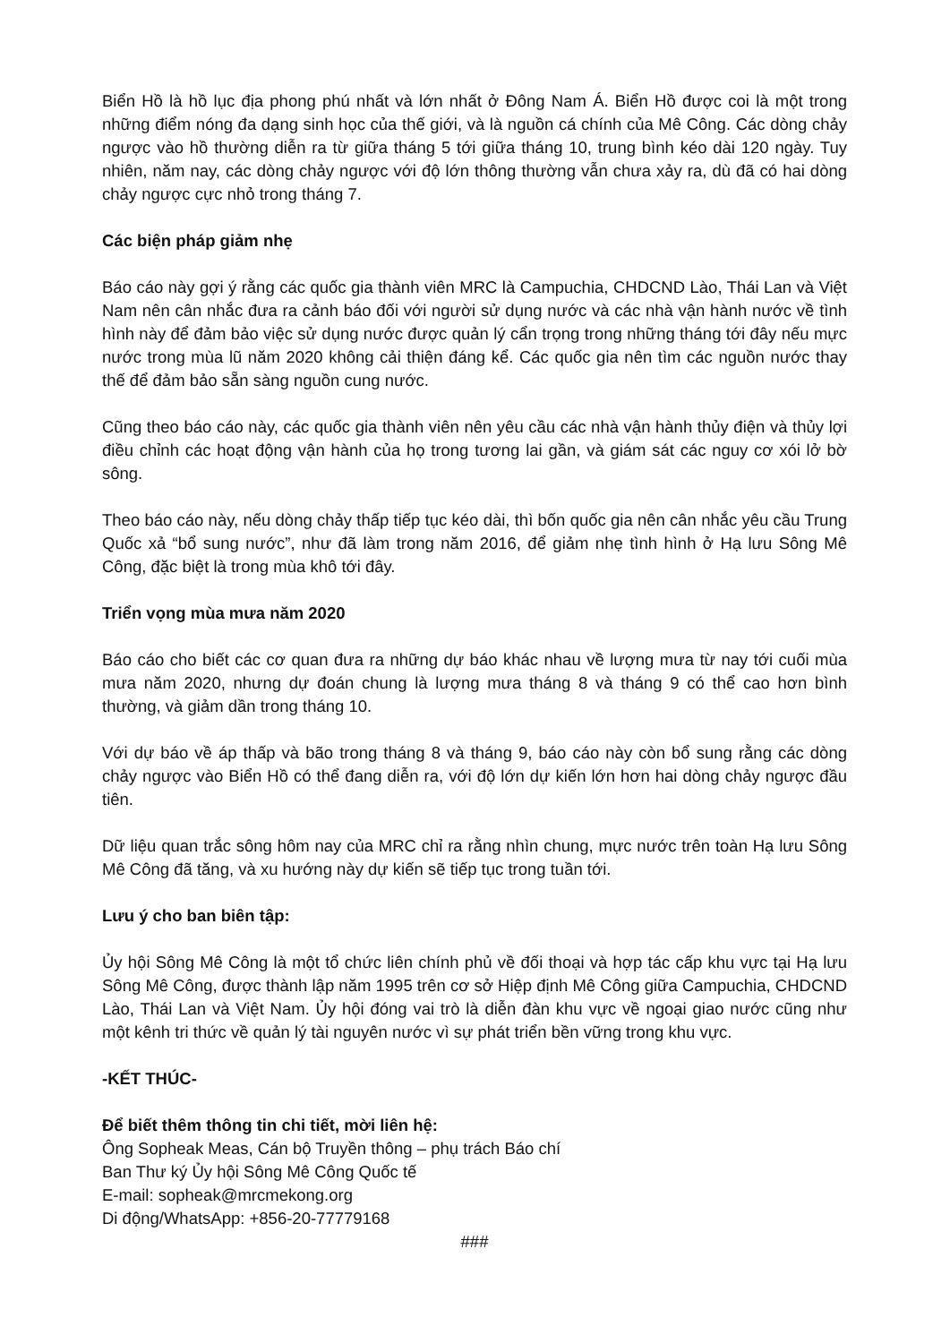Biển Hồ là hồ lục địa phong phú nhất và lớn nhất ở Đông Nam Á. Biển Hồ được coi là một trong những điểm nóng đa dạng sinh học của thế giới, và là nguồn cá chính của Mê Công. Các dòng chảy ngược vào hồ thường diễn ra từ giữa tháng 5 tới giữa tháng 10, trung bình kéo dài 120 ngày. Tuy nhiên, năm nay, các dòng chảy ngược với độ lớn thông thường vẫn chưa xảy ra, dù đã có hai dòng chảy ngược cực nhỏ trong tháng 7.
Các biện pháp giảm nhẹ
Báo cáo này gợi ý rằng các quốc gia thành viên MRC là Campuchia, CHDCND Lào, Thái Lan và Việt Nam nên cân nhắc đưa ra cảnh báo đối với người sử dụng nước và các nhà vận hành nước về tình hình này để đảm bảo việc sử dụng nước được quản lý cẩn trọng trong những tháng tới đây nếu mực nước trong mùa lũ năm 2020 không cải thiện đáng kể. Các quốc gia nên tìm các nguồn nước thay thế để đảm bảo sẵn sàng nguồn cung nước.
Cũng theo báo cáo này, các quốc gia thành viên nên yêu cầu các nhà vận hành thủy điện và thủy lợi điều chỉnh các hoạt động vận hành của họ trong tương lai gần, và giám sát các nguy cơ xói lở bờ sông.
Theo báo cáo này, nếu dòng chảy thấp tiếp tục kéo dài, thì bốn quốc gia nên cân nhắc yêu cầu Trung Quốc xả “bổ sung nước”, như đã làm trong năm 2016, để giảm nhẹ tình hình ở Hạ lưu Sông Mê Công, đặc biệt là trong mùa khô tới đây.
Triển vọng mùa mưa năm 2020
Báo cáo cho biết các cơ quan đưa ra những dự báo khác nhau về lượng mưa từ nay tới cuối mùa mưa năm 2020, nhưng dự đoán chung là lượng mưa tháng 8 và tháng 9 có thể cao hơn bình thường, và giảm dần trong tháng 10.
Với dự báo về áp thấp và bão trong tháng 8 và tháng 9, báo cáo này còn bổ sung rằng các dòng chảy ngược vào Biển Hồ có thể đang diễn ra, với độ lớn dự kiến lớn hơn hai dòng chảy ngược đầu tiên.
Dữ liệu quan trắc sông hôm nay của MRC chỉ ra rằng nhìn chung, mực nước trên toàn Hạ lưu Sông Mê Công đã tăng, và xu hướng này dự kiến sẽ tiếp tục trong tuần tới.
Lưu ý cho ban biên tập:
Ủy hội Sông Mê Công là một tổ chức liên chính phủ về đối thoại và hợp tác cấp khu vực tại Hạ lưu Sông Mê Công, được thành lập năm 1995 trên cơ sở Hiệp định Mê Công giữa Campuchia, CHDCND Lào, Thái Lan và Việt Nam. Ủy hội đóng vai trò là diễn đàn khu vực về ngoại giao nước cũng như một kênh tri thức về quản lý tài nguyên nước vì sự phát triển bền vững trong khu vực.
-KẾT THÚC-
Để biết thêm thông tin chi tiết, mời liên hệ:
Ông Sopheak Meas, Cán bộ Truyền thông – phụ trách Báo chí
Ban Thư ký Ủy hội Sông Mê Công Quốc tế
E-mail: sopheak@mrcmekong.org
Di động/WhatsApp: +856-20-77779168
###